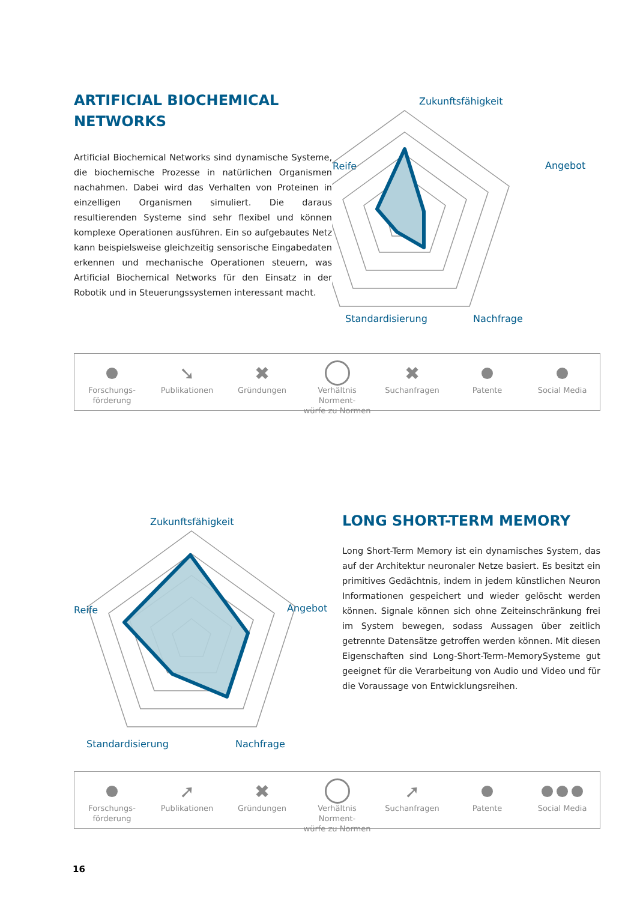ARTIFICIAL BIOCHEMICAL NETWORKS
Artificial Biochemical Networks sind dynamische Systeme, die biochemische Prozesse in natürlichen Organismen nachahmen. Dabei wird das Verhalten von Proteinen in einzelligen Organismen simuliert. Die daraus resultierenden Systeme sind sehr flexibel und können komplexe Operationen ausführen. Ein so aufgebautes Netz kann beispielsweise gleichzeitig sensorische Eingabedaten erkennen und mechanische Operationen steuern, was Artificial Biochemical Networks für den Einsatz in der Robotik und in Steuerungssystemen interessant macht.
Zukunftsfähigkeit
Reife
Angebot
Standardisierung
Nachfrage
Forschungs-
förderung
➘
Publikationen
✖
Gründungen
Verhältnis Norment-
würfe zu Normen
✖
Suchanfragen
Patente Social Media
Zukunftsfähigkeit
Reife
Angebot
Standardisierung
Nachfrage
LONG SHORT-TERM MEMORY
Long Short-Term Memory ist ein dynamisches System, das auf der Architektur neuronaler Netze basiert. Es besitzt ein primitives Gedächtnis, indem in jedem künstlichen Neuron Informationen gespeichert und wieder gelöscht werden können. Signale können sich ohne Zeiteinschränkung frei im System bewegen, sodass Aussagen über zeitlich getrennte Datensätze getroffen werden können. Mit diesen Eigenschaften sind Long-Short-Term-MemorySysteme gut geeignet für die Verarbeitung von Audio und Video und für die Voraussage von Entwicklungsreihen.
Forschungs-
förderung
➚
Publikationen
✖
Gründungen
Verhältnis Norment-
würfe zu Normen
➚
Suchanfragen
Patente Social Media
16